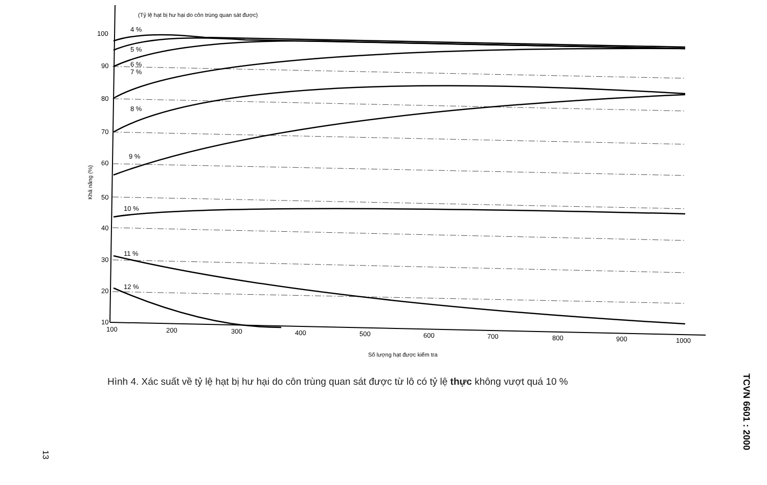(Tỷ lệ hạt bị hư hại do côn trùng quan sát được)
100
90
80
70
60
50
40
30
20
10
4 %
5 %
6 %
7 %
8 %
9 %
10 %
11 %
12 %
Khả năng (%)
100
200
300
400
500
600
700
800
900
1000
Số lượng hạt được kiểm tra
Hình 4. Xác suất về tỷ lệ hạt bị hư hại do côn trùng quan sát được từ lô có tỷ lệ thực không vượt quá 10 %
TCVN 6601 : 2000
13